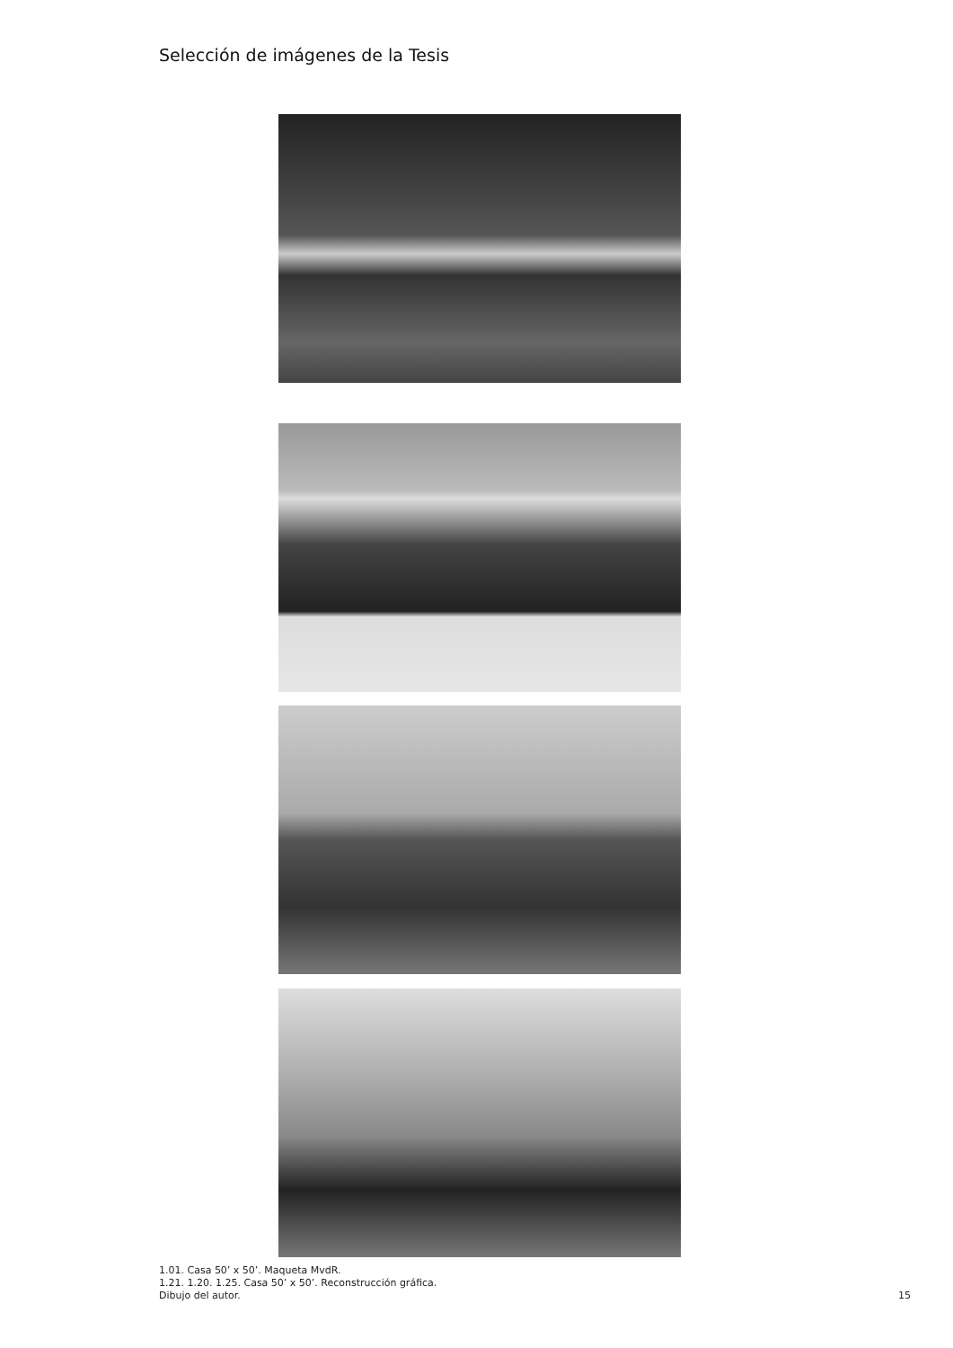Selección de imágenes de la Tesis
1.01. Casa 50’ x 50’. Maqueta MvdR.
1.21. 1.20. 1.25. Casa 50’ x 50’. Reconstrucción gráfica. Dibujo del autor.
15